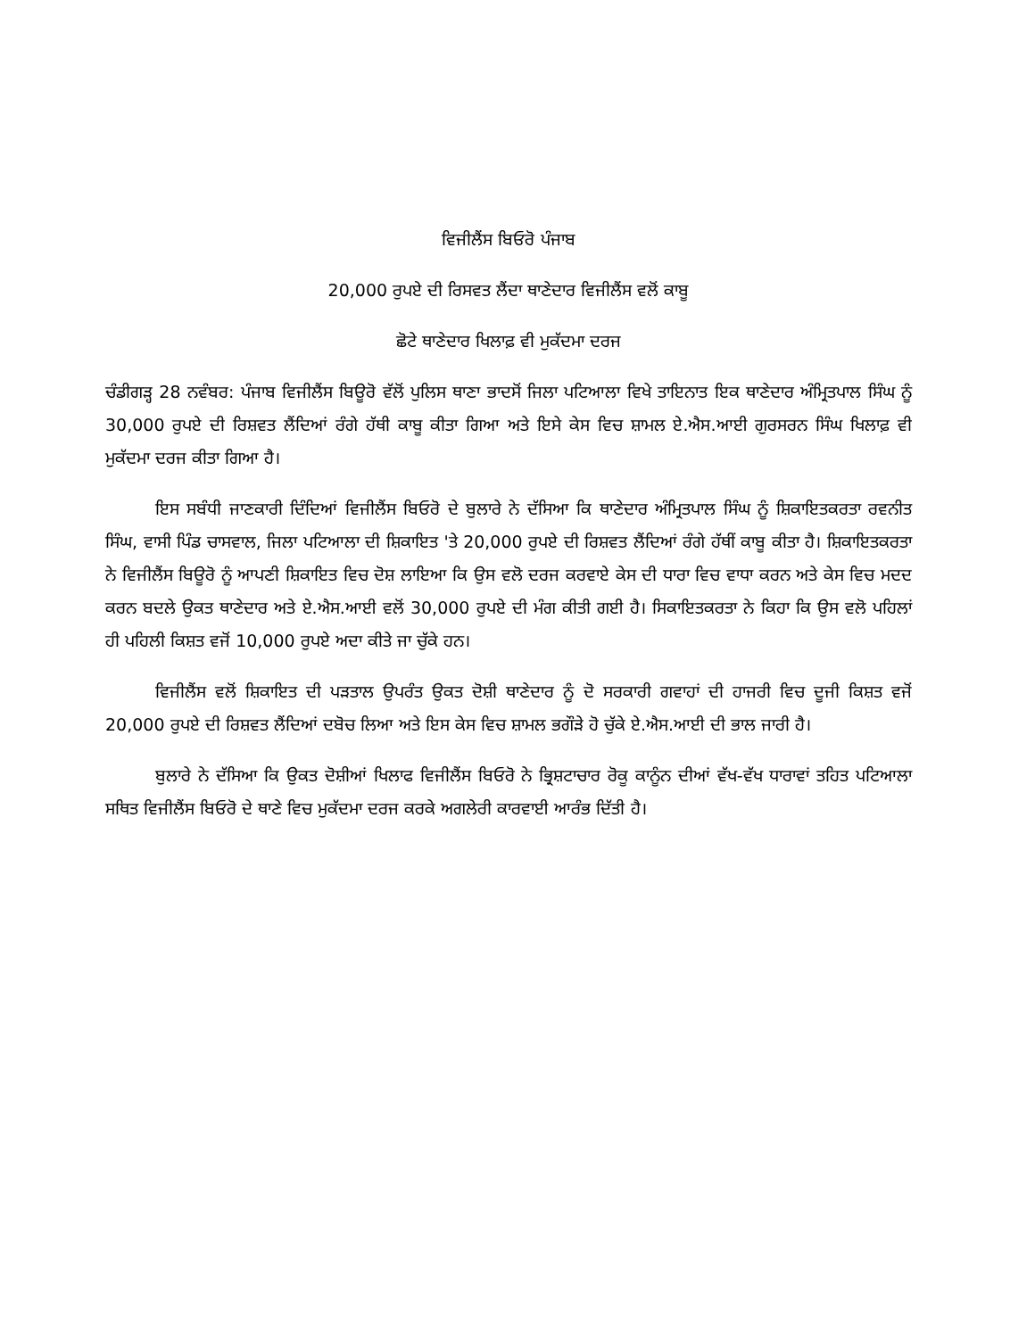ਵਿਜੀਲੈਂਸ ਬਿਓਰੋ ਪੰਜਾਬ
20,000 ਰੁਪਏ ਦੀ ਰਿਸਵਤ ਲੈਂਦਾ ਥਾਣੇਦਾਰ ਵਿਜੀਲੈਂਸ ਵਲੋਂ ਕਾਬੂ
ਛੋਟੇ ਥਾਣੇਦਾਰ ਖਿਲਾਫ਼ ਵੀ ਮੁਕੱਦਮਾ ਦਰਜ
ਚੰਡੀਗੜ੍ਹ 28 ਨਵੰਬਰ: ਪੰਜਾਬ ਵਿਜੀਲੈਂਸ ਬਿਊਰੋ ਵੱਲੋਂ ਪੁਲਿਸ ਥਾਣਾ ਭਾਦਸੋਂ ਜਿਲਾ ਪਟਿਆਲਾ ਵਿਖੇ ਤਾਇਨਾਤ ਇਕ ਥਾਣੇਦਾਰ ਅੰਮ੍ਰਿਤਪਾਲ ਸਿੰਘ ਨੂੰ 30,000 ਰੁਪਏ ਦੀ ਰਿਸ਼ਵਤ ਲੈਂਦਿਆਂ ਰੰਗੇ ਹੱਥੀ ਕਾਬੂ ਕੀਤਾ ਗਿਆ ਅਤੇ ਇਸੇ ਕੇਸ ਵਿਚ ਸ਼ਾਮਲ ਏ.ਐਸ.ਆਈ ਗੁਰਸਰਨ ਸਿੰਘ ਖਿਲਾਫ਼ ਵੀ ਮੁਕੱਦਮਾ ਦਰਜ ਕੀਤਾ ਗਿਆ ਹੈ।
ਇਸ ਸਬੰਧੀ ਜਾਣਕਾਰੀ ਦਿੰਦਿਆਂ ਵਿਜੀਲੈਂਸ ਬਿਓਰੋ ਦੇ ਬੁਲਾਰੇ ਨੇ ਦੱਸਿਆ ਕਿ ਥਾਣੇਦਾਰ ਅੰਮ੍ਰਿਤਪਾਲ ਸਿੰਘ ਨੂੰ ਸ਼ਿਕਾਇਤਕਰਤਾ ਰਵਨੀਤ ਸਿੰਘ, ਵਾਸੀ ਪਿੰਡ ਚਾਸਵਾਲ, ਜਿਲਾ ਪਟਿਆਲਾ ਦੀ ਸ਼ਿਕਾਇਤ 'ਤੇ 20,000 ਰੁਪਏ ਦੀ ਰਿਸ਼ਵਤ ਲੈਂਦਿਆਂ ਰੰਗੇ ਹੱਥੀਂ ਕਾਬੂ ਕੀਤਾ ਹੈ। ਸ਼ਿਕਾਇਤਕਰਤਾ ਨੇ ਵਿਜੀਲੈਂਸ ਬਿਊਰੋ ਨੂੰ ਆਪਣੀ ਸ਼ਿਕਾਇਤ ਵਿਚ ਦੋਸ਼ ਲਾਇਆ ਕਿ ਉਸ ਵਲੋ ਦਰਜ ਕਰਵਾਏ ਕੇਸ ਦੀ ਧਾਰਾ ਵਿਚ ਵਾਧਾ ਕਰਨ ਅਤੇ ਕੇਸ ਵਿਚ ਮਦਦ ਕਰਨ ਬਦਲੇ ਉਕਤ ਥਾਣੇਦਾਰ ਅਤੇ ਏ.ਐਸ.ਆਈ ਵਲੋਂ 30,000 ਰੁਪਏ ਦੀ ਮੰਗ ਕੀਤੀ ਗਈ ਹੈ। ਸਿਕਾਇਤਕਰਤਾ ਨੇ ਕਿਹਾ ਕਿ ਉਸ ਵਲੋ ਪਹਿਲਾਂ ਹੀ ਪਹਿਲੀ ਕਿਸ਼ਤ ਵਜੋਂ 10,000 ਰੁਪਏ ਅਦਾ ਕੀਤੇ ਜਾ ਚੁੱਕੇ ਹਨ।
ਵਿਜੀਲੈਂਸ ਵਲੋਂ ਸ਼ਿਕਾਇਤ ਦੀ ਪੜਤਾਲ ਉਪਰੰਤ ਉਕਤ ਦੋਸ਼ੀ ਥਾਣੇਦਾਰ ਨੂੰ ਦੋ ਸਰਕਾਰੀ ਗਵਾਹਾਂ ਦੀ ਹਾਜਰੀ ਵਿਚ ਦੂਜੀ ਕਿਸ਼ਤ ਵਜੋਂ 20,000 ਰੁਪਏ ਦੀ ਰਿਸ਼ਵਤ ਲੈਂਦਿਆਂ ਦਬੋਚ ਲਿਆ ਅਤੇ ਇਸ ਕੇਸ ਵਿਚ ਸ਼ਾਮਲ ਭਗੌੜੇ ਹੋ ਚੁੱਕੇ ਏ.ਐਸ.ਆਈ ਦੀ ਭਾਲ ਜਾਰੀ ਹੈ।
ਬੁਲਾਰੇ ਨੇ ਦੱਸਿਆ ਕਿ ਉਕਤ ਦੋਸ਼ੀਆਂ ਖਿਲਾਫ ਵਿਜੀਲੈਂਸ ਬਿਓਰੋ ਨੇ ਭ੍ਰਿਸ਼ਟਾਚਾਰ ਰੋਕੂ ਕਾਨੂੰਨ ਦੀਆਂ ਵੱਖ-ਵੱਖ ਧਾਰਾਵਾਂ ਤਹਿਤ ਪਟਿਆਲਾ ਸਥਿਤ ਵਿਜੀਲੈਂਸ ਬਿਓਰੋ ਦੇ ਥਾਣੇ ਵਿਚ ਮੁਕੱਦਮਾ ਦਰਜ ਕਰਕੇ ਅਗਲੇਰੀ ਕਾਰਵਾਈ ਆਰੰਭ ਦਿੱਤੀ ਹੈ।